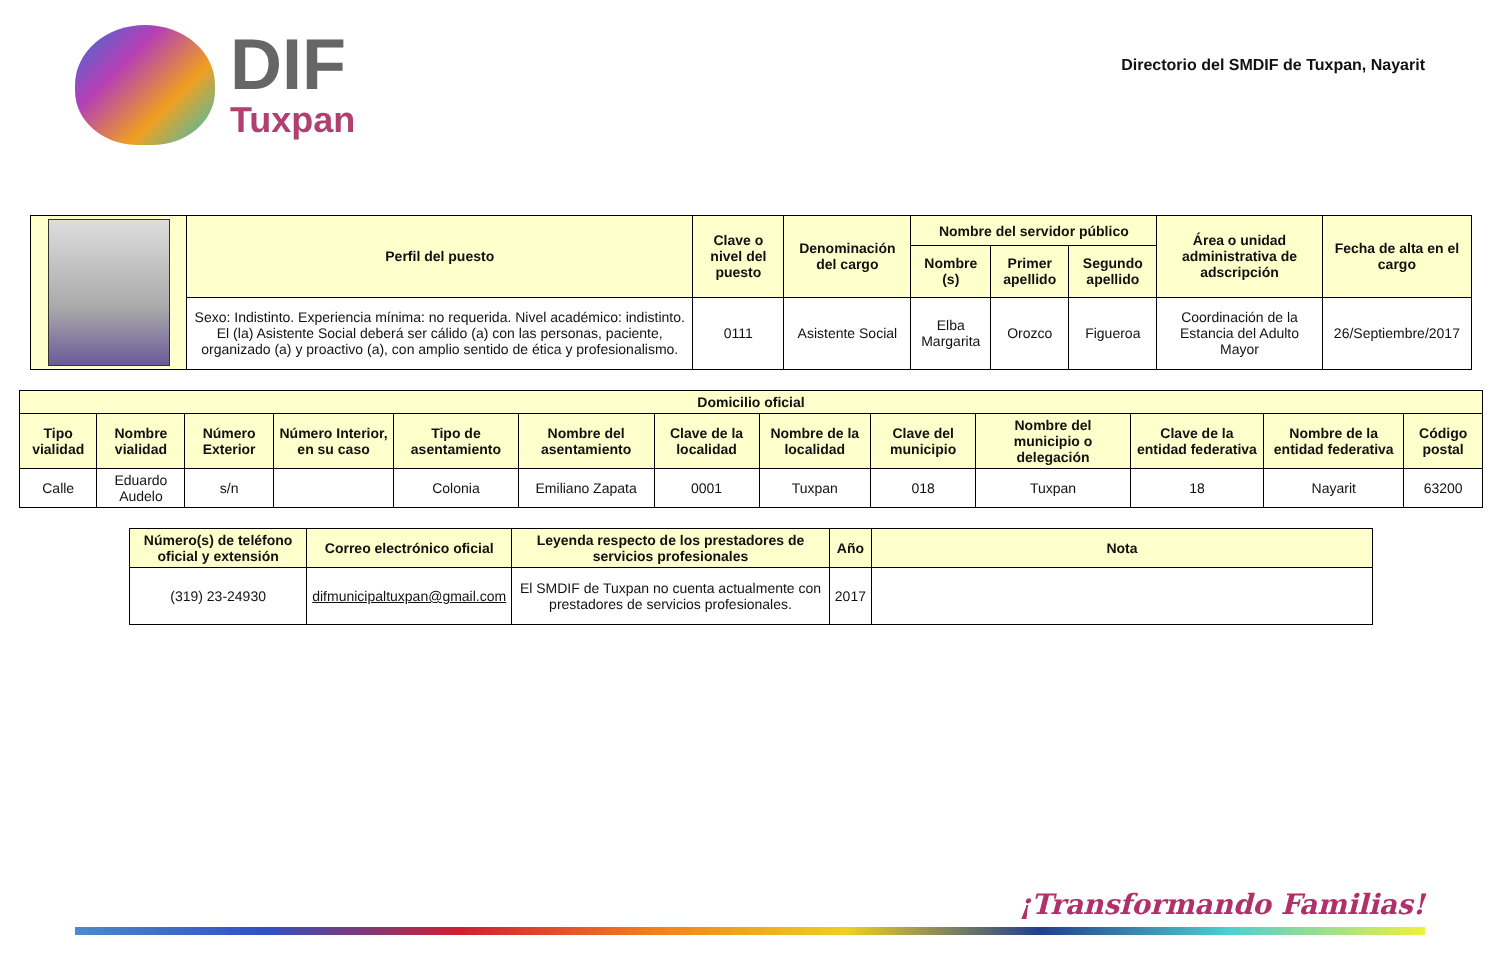DIF
Tuxpan
Directorio del SMDIF de Tuxpan, Nayarit
| | Perfil del puesto | Clave o nivel del puesto | Denominación del cargo | Nombre del servidor público | | | Área o unidad administrativa de adscripción | Fecha de alta en el cargo |
| --- | --- | --- | --- | --- | --- | --- | --- | --- |
| | | | | Nombre (s) | Primer apellido | Segundo apellido | | |
| | Sexo: Indistinto. Experiencia mínima: no requerida. Nivel académico: indistinto. El (la) Asistente Social deberá ser cálido (a) con las personas, paciente, organizado (a) y proactivo (a), con amplio sentido de ética y profesionalismo. | 0111 | Asistente Social | Elba Margarita | Orozco | Figueroa | Coordinación de la Estancia del Adulto Mayor | 26/Septiembre/2017 |
| Domicilio oficial | | | | | | | | | | | | |
| --- | --- | --- | --- | --- | --- | --- | --- | --- | --- | --- | --- | --- |
| Tipo vialidad | Nombre vialidad | Número Exterior | Número Interior, en su caso | Tipo de asentamiento | Nombre del asentamiento | Clave de la localidad | Nombre de la localidad | Clave del municipio | Nombre del municipio o delegación | Clave de la entidad federativa | Nombre de la entidad federativa | Código postal |
| Calle | Eduardo Audelo | s/n | | Colonia | Emiliano Zapata | 0001 | Tuxpan | 018 | Tuxpan | 18 | Nayarit | 63200 |
| Número(s) de teléfono oficial y extensión | Correo electrónico oficial | Leyenda respecto de los prestadores de servicios profesionales | Año | Nota |
| --- | --- | --- | --- | --- |
| (319) 23-24930 | difmunicipaltuxpan@gmail.com | El SMDIF de Tuxpan no cuenta actualmente con prestadores de servicios profesionales. | 2017 | |
¡Transformando Familias!